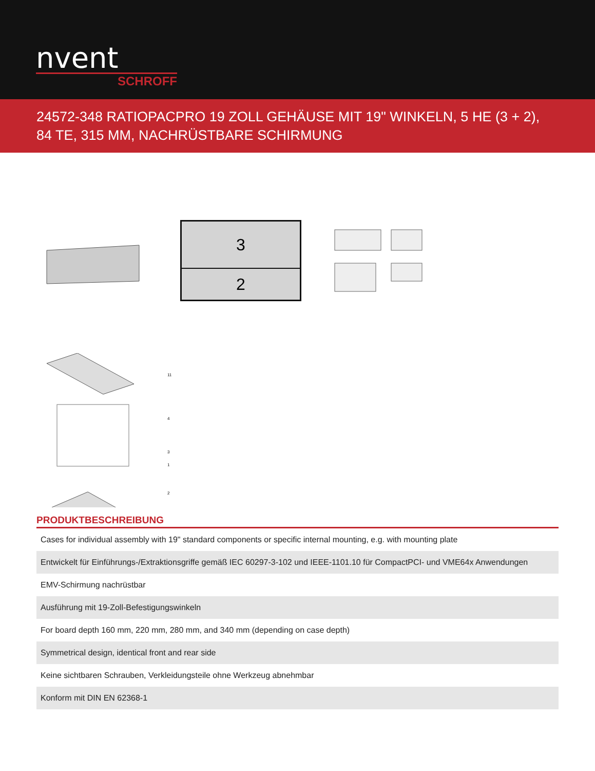nvent
SCHROFF
24572-348 RATIOPACPRO 19 ZOLL GEHÄUSE MIT 19" WINKELN, 5 HE (3 + 2), 84 TE, 315 MM, NACHRÜSTBARE SCHIRMUNG
3
2
11
4
3
1
2
PRODUKTBESCHREIBUNG
| Cases for individual assembly with 19" standard components or specific internal mounting, e.g. with mounting plate |
| Entwickelt für Einführungs-/Extraktionsgriffe gemäß IEC 60297-3-102 und IEEE-1101.10 für CompactPCI- und VME64x Anwendungen |
| EMV-Schirmung nachrüstbar |
| Ausführung mit 19-Zoll-Befestigungswinkeln |
| For board depth 160 mm, 220 mm, 280 mm, and 340 mm (depending on case depth) |
| Symmetrical design, identical front and rear side |
| Keine sichtbaren Schrauben, Verkleidungsteile ohne Werkzeug abnehmbar |
| Konform mit DIN EN 62368-1 |